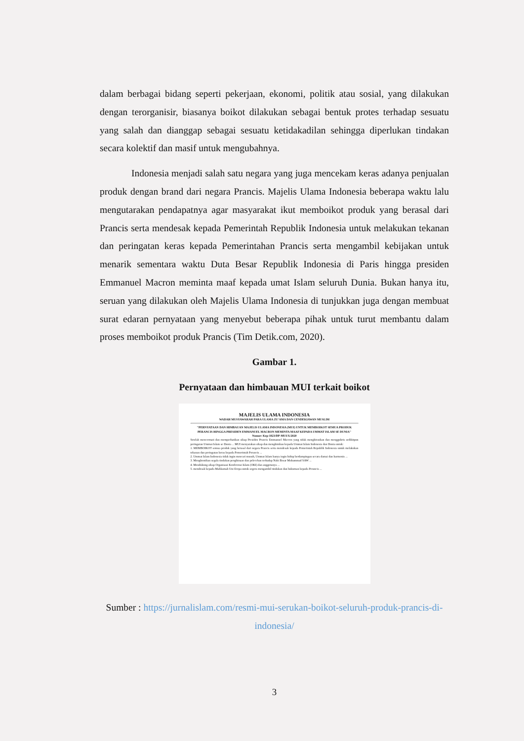dalam berbagai bidang seperti pekerjaan, ekonomi, politik atau sosial, yang dilakukan dengan terorganisir, biasanya boikot dilakukan sebagai bentuk protes terhadap sesuatu yang salah dan dianggap sebagai sesuatu ketidakadilan sehingga diperlukan tindakan secara kolektif dan masif untuk mengubahnya.
Indonesia menjadi salah satu negara yang juga mencekam keras adanya penjualan produk dengan brand dari negara Prancis. Majelis Ulama Indonesia beberapa waktu lalu mengutarakan pendapatnya agar masyarakat ikut memboikot produk yang berasal dari Prancis serta mendesak kepada Pemerintah Republik Indonesia untuk melakukan tekanan dan peringatan keras kepada Pemerintahan Prancis serta mengambil kebijakan untuk menarik sementara waktu Duta Besar Republik Indonesia di Paris hingga presiden Emmanuel Macron meminta maaf kepada umat Islam seluruh Dunia. Bukan hanya itu, seruan yang dilakukan oleh Majelis Ulama Indonesia di tunjukkan juga dengan membuat surat edaran pernyataan yang menyebut beberapa pihak untuk turut membantu dalam proses memboikot produk Prancis (Tim Detik.com, 2020).
Gambar 1.
Pernyataan dan himbauan MUI terkait boikot
MAJELIS ULAMA INDONESIA
WADAH MUSYAWARAH PARA ULAMA ZU'AMA DAN CENDEKIAWAN MUSLIM
"PERNYATAAN DAN HIMBAUAN MAJELIS ULAMA INDONESIA (MUI) UNTUK MEMBOIKOT SEMUA PRODUK PERANCIS HINGGA PRESIDEN EMMANUEL MACRON MEMINTA MAAF KEPADA UMMAT ISLAM SE DUNIA"
Nomor: Kep-1823/DP-MUI/X/2020
Setelah mencermati dan memperhatikan sikap Presiden Prancis Emmanuel Macron yang tidak menghiraukan dan menggubris sedikitpun peringatan Ummat Islam se Dunia ... MUI menyatakan sikap dan menghimbau kepada Ummat Islam Indonesia dan Dunia untuk:
1. MEMBOIKOT semua produk yang berasal dari negara Prancis serta mendesak kepada Pemerintah Republik Indonesia untuk melakukan tekanan dan peringatan keras kepada Pemerintah Perancis ...
2. Ummat Islam Indonesia tidak ingin mencari musuh, Ummat Islam hanya ingin hidup berdampingan secara damai dan harmonis ...
3. Menghentikan segala tindakan penghinaan dan pelecehan terhadap Nabi Besar Muhammad SAW ...
4. Mendukung sikap Organisasi Konferensi Islam (OKI) dan anggotanya ...
5. mendesak kepada Mahkamah Uni Eropa untuk segera mengambil tindakan dan hukuman kepada Perancis ...
Sumber : https://jurnalislam.com/resmi-mui-serukan-boikot-seluruh-produk-prancis-di-indonesia/
3